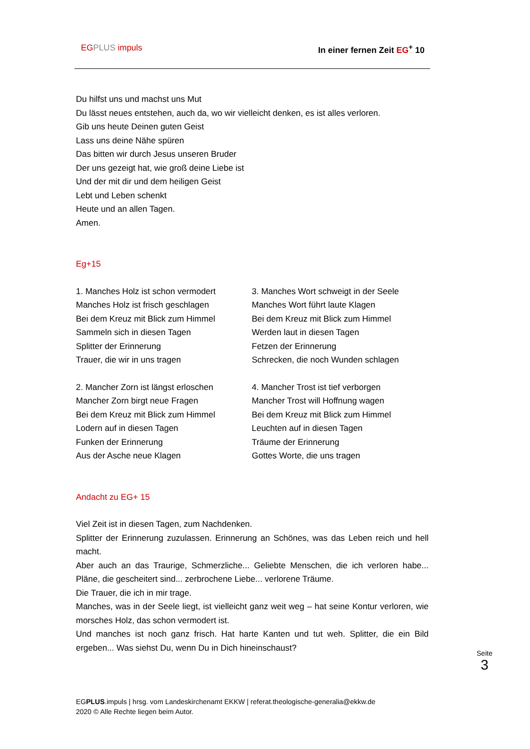EG PLUS impuls In einer fernen Zeit EG<sup>+</sup> 10
Du hilfst uns und machst uns Mut
Du lässt neues entstehen, auch da, wo wir vielleicht denken, es ist alles verloren.
Gib uns heute Deinen guten Geist
Lass uns deine Nähe spüren
Das bitten wir durch Jesus unseren Bruder
Der uns gezeigt hat, wie groß deine Liebe ist
Und der mit dir und dem heiligen Geist
Lebt und Leben schenkt
Heute und an allen Tagen.
Amen.
Eg+15
1. Manches Holz ist schon vermodert
Manches Holz ist frisch geschlagen
Bei dem Kreuz mit Blick zum Himmel
Sammeln sich in diesen Tagen
Splitter der Erinnerung
Trauer, die wir in uns tragen
3. Manches Wort schweigt in der Seele
Manches Wort führt laute Klagen
Bei dem Kreuz mit Blick zum Himmel
Werden laut in diesen Tagen
Fetzen der Erinnerung
Schrecken, die noch Wunden schlagen
2. Mancher Zorn ist längst erloschen
Mancher Zorn birgt neue Fragen
Bei dem Kreuz mit Blick zum Himmel
Lodern auf in diesen Tagen
Funken der Erinnerung
Aus der Asche neue Klagen
4. Mancher Trost ist tief verborgen
Mancher Trost will Hoffnung wagen
Bei dem Kreuz mit Blick zum Himmel
Leuchten auf in diesen Tagen
Träume der Erinnerung
Gottes Worte, die uns tragen
Andacht zu EG+ 15
Viel Zeit ist in diesen Tagen, zum Nachdenken.
Splitter der Erinnerung zuzulassen. Erinnerung an Schönes, was das Leben reich und hell macht.
Aber auch an das Traurige, Schmerzliche... Geliebte Menschen, die ich verloren habe... Pläne, die gescheitert sind... zerbrochene Liebe... verlorene Träume.
Die Trauer, die ich in mir trage.
Manches, was in der Seele liegt, ist vielleicht ganz weit weg – hat seine Kontur verloren, wie morsches Holz, das schon vermodert ist.
Und manches ist noch ganz frisch. Hat harte Kanten und tut weh. Splitter, die ein Bild ergeben... Was siehst Du, wenn Du in Dich hineinschaust?
Seite 3
EGPLUS.impuls | hrsg. vom Landeskirchenamt EKKW | referat.theologische-generalia@ekkw.de
2020 © Alle Rechte liegen beim Autor.